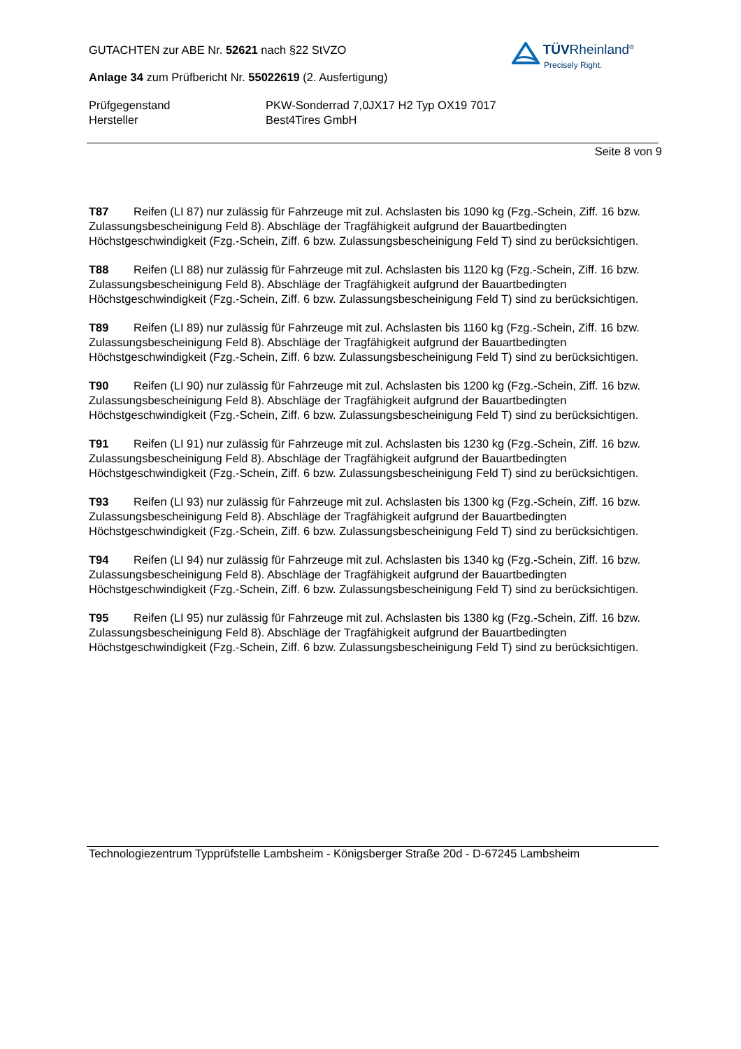TÜVRheinland<sup>®</sup>
Precisely Right.
GUTACHTEN zur ABE Nr. 52621 nach §22 StVZO
Anlage 34 zum Prüfbericht Nr. 55022619 (2. Ausfertigung)
Prüfgegenstand
Hersteller
PKW-Sonderrad 7,0JX17 H2 Typ OX19 7017
Best4Tires GmbH
Seite 8 von 9
T87 Reifen (LI 87) nur zulässig für Fahrzeuge mit zul. Achslasten bis 1090 kg (Fzg.-Schein, Ziff. 16 bzw. Zulassungsbescheinigung Feld 8). Abschläge der Tragfähigkeit aufgrund der Bauartbedingten Höchstgeschwindigkeit (Fzg.-Schein, Ziff. 6 bzw. Zulassungsbescheinigung Feld T) sind zu berücksichtigen.
T88 Reifen (LI 88) nur zulässig für Fahrzeuge mit zul. Achslasten bis 1120 kg (Fzg.-Schein, Ziff. 16 bzw. Zulassungsbescheinigung Feld 8). Abschläge der Tragfähigkeit aufgrund der Bauartbedingten Höchstgeschwindigkeit (Fzg.-Schein, Ziff. 6 bzw. Zulassungsbescheinigung Feld T) sind zu berücksichtigen.
T89 Reifen (LI 89) nur zulässig für Fahrzeuge mit zul. Achslasten bis 1160 kg (Fzg.-Schein, Ziff. 16 bzw. Zulassungsbescheinigung Feld 8). Abschläge der Tragfähigkeit aufgrund der Bauartbedingten Höchstgeschwindigkeit (Fzg.-Schein, Ziff. 6 bzw. Zulassungsbescheinigung Feld T) sind zu berücksichtigen.
T90 Reifen (LI 90) nur zulässig für Fahrzeuge mit zul. Achslasten bis 1200 kg (Fzg.-Schein, Ziff. 16 bzw. Zulassungsbescheinigung Feld 8). Abschläge der Tragfähigkeit aufgrund der Bauartbedingten Höchstgeschwindigkeit (Fzg.-Schein, Ziff. 6 bzw. Zulassungsbescheinigung Feld T) sind zu berücksichtigen.
T91 Reifen (LI 91) nur zulässig für Fahrzeuge mit zul. Achslasten bis 1230 kg (Fzg.-Schein, Ziff. 16 bzw. Zulassungsbescheinigung Feld 8). Abschläge der Tragfähigkeit aufgrund der Bauartbedingten Höchstgeschwindigkeit (Fzg.-Schein, Ziff. 6 bzw. Zulassungsbescheinigung Feld T) sind zu berücksichtigen.
T93 Reifen (LI 93) nur zulässig für Fahrzeuge mit zul. Achslasten bis 1300 kg (Fzg.-Schein, Ziff. 16 bzw. Zulassungsbescheinigung Feld 8). Abschläge der Tragfähigkeit aufgrund der Bauartbedingten Höchstgeschwindigkeit (Fzg.-Schein, Ziff. 6 bzw. Zulassungsbescheinigung Feld T) sind zu berücksichtigen.
T94 Reifen (LI 94) nur zulässig für Fahrzeuge mit zul. Achslasten bis 1340 kg (Fzg.-Schein, Ziff. 16 bzw. Zulassungsbescheinigung Feld 8). Abschläge der Tragfähigkeit aufgrund der Bauartbedingten Höchstgeschwindigkeit (Fzg.-Schein, Ziff. 6 bzw. Zulassungsbescheinigung Feld T) sind zu berücksichtigen.
T95 Reifen (LI 95) nur zulässig für Fahrzeuge mit zul. Achslasten bis 1380 kg (Fzg.-Schein, Ziff. 16 bzw. Zulassungsbescheinigung Feld 8). Abschläge der Tragfähigkeit aufgrund der Bauartbedingten Höchstgeschwindigkeit (Fzg.-Schein, Ziff. 6 bzw. Zulassungsbescheinigung Feld T) sind zu berücksichtigen.
Technologiezentrum Typprüfstelle Lambsheim - Königsberger Straße 20d - D-67245 Lambsheim